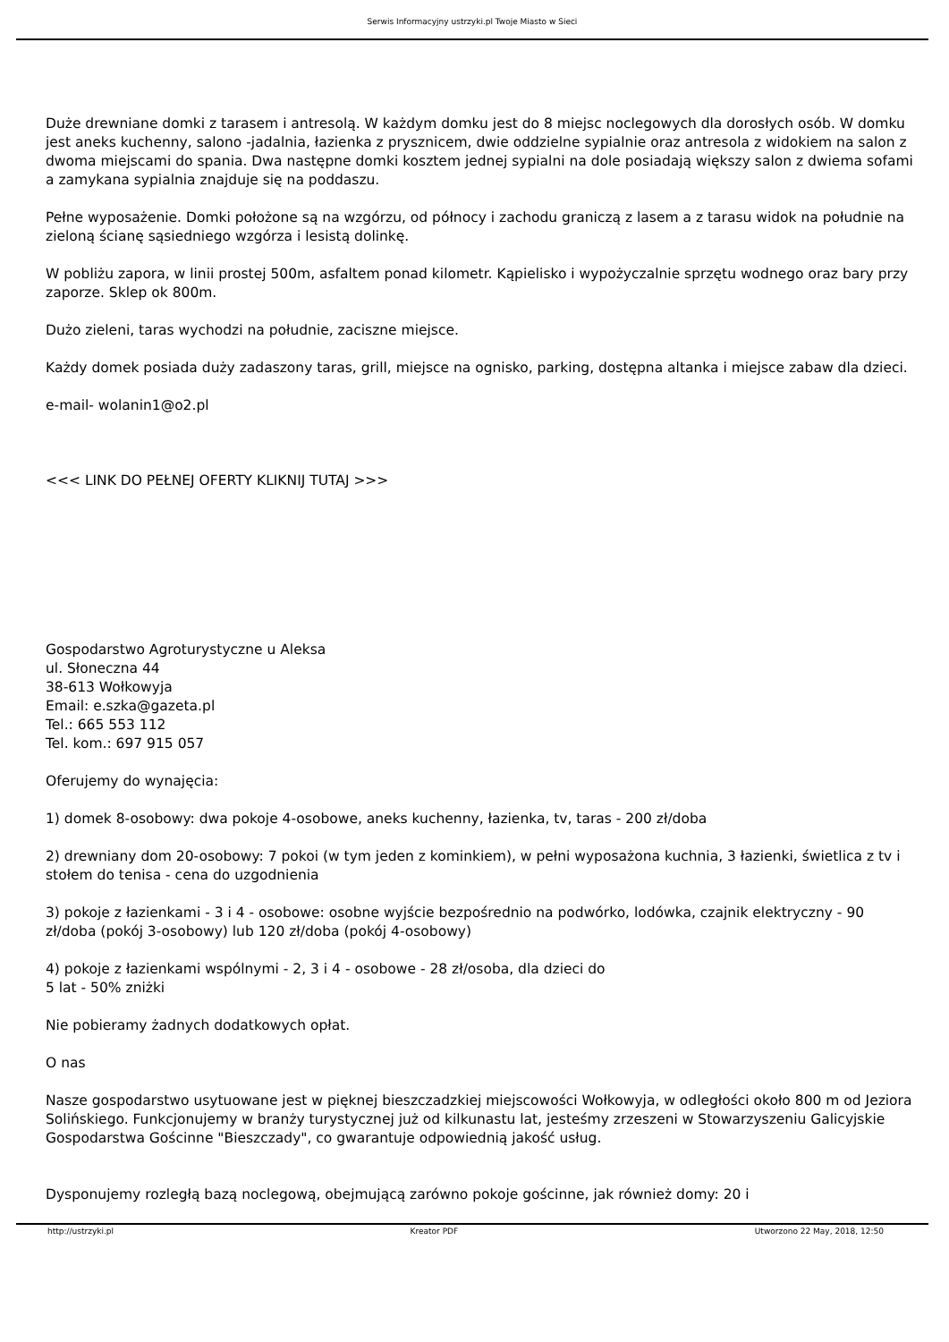Serwis Informacyjny ustrzyki.pl Twoje Miasto w Sieci
Duże drewniane domki z tarasem i antresolą. W każdym domku jest do 8 miejsc noclegowych dla dorosłych osób. W domku jest aneks kuchenny, salono -jadalnia, łazienka z prysznicem, dwie oddzielne sypialnie oraz antresola z widokiem na salon z dwoma miejscami do spania. Dwa następne domki kosztem jednej sypialni na dole posiadają większy salon z dwiema sofami a zamykana sypialnia znajduje się na poddaszu.
Pełne wyposażenie. Domki położone są na wzgórzu, od północy i zachodu graniczą z lasem a z tarasu widok na południe na zieloną ścianę sąsiedniego wzgórza i lesistą dolinkę.
W pobliżu zapora, w linii prostej 500m, asfaltem ponad kilometr. Kąpielisko i wypożyczalnie sprzętu wodnego oraz bary przy zaporze. Sklep ok 800m.
Dużo zieleni, taras wychodzi na południe, zaciszne miejsce.
Każdy domek posiada duży zadaszony taras, grill, miejsce na ognisko, parking, dostępna altanka i miejsce zabaw dla dzieci.
e-mail- wolanin1@o2.pl
<<< LINK DO PEŁNEJ OFERTY KLIKNIJ TUTAJ >>>
Gospodarstwo Agroturystyczne u Aleksa
ul. Słoneczna 44
38-613 Wołkowyja
Email: e.szka@gazeta.pl
Tel.: 665 553 112
Tel. kom.: 697 915 057
Oferujemy do wynajęcia:
1) domek 8-osobowy: dwa pokoje 4-osobowe, aneks kuchenny, łazienka, tv, taras - 200 zł/doba
2) drewniany dom 20-osobowy: 7 pokoi (w tym jeden z kominkiem), w pełni wyposażona kuchnia, 3 łazienki, świetlica z tv i stołem do tenisa - cena do uzgodnienia
3) pokoje z łazienkami - 3 i 4 - osobowe: osobne wyjście bezpośrednio na podwórko, lodówka, czajnik elektryczny - 90 zł/doba (pokój 3-osobowy) lub 120 zł/doba (pokój 4-osobowy)
4) pokoje z łazienkami wspólnymi - 2, 3 i 4 - osobowe - 28 zł/osoba, dla dzieci do
5 lat - 50% zniżki
Nie pobieramy żadnych dodatkowych opłat.
O nas
Nasze gospodarstwo usytuowane jest w pięknej bieszczadzkiej miejscowości Wołkowyja, w odległości około 800 m od Jeziora Solińskiego. Funkcjonujemy w branży turystycznej już od kilkunastu lat, jesteśmy zrzeszeni w Stowarzyszeniu Galicyjskie Gospodarstwa Gościnne "Bieszczady", co gwarantuje odpowiednią jakość usług.
Dysponujemy rozległą bazą noclegową, obejmującą zarówno pokoje gościnne, jak również domy: 20 i
http://ustrzyki.pl Kreator PDF Utworzono 22 May, 2018, 12:50